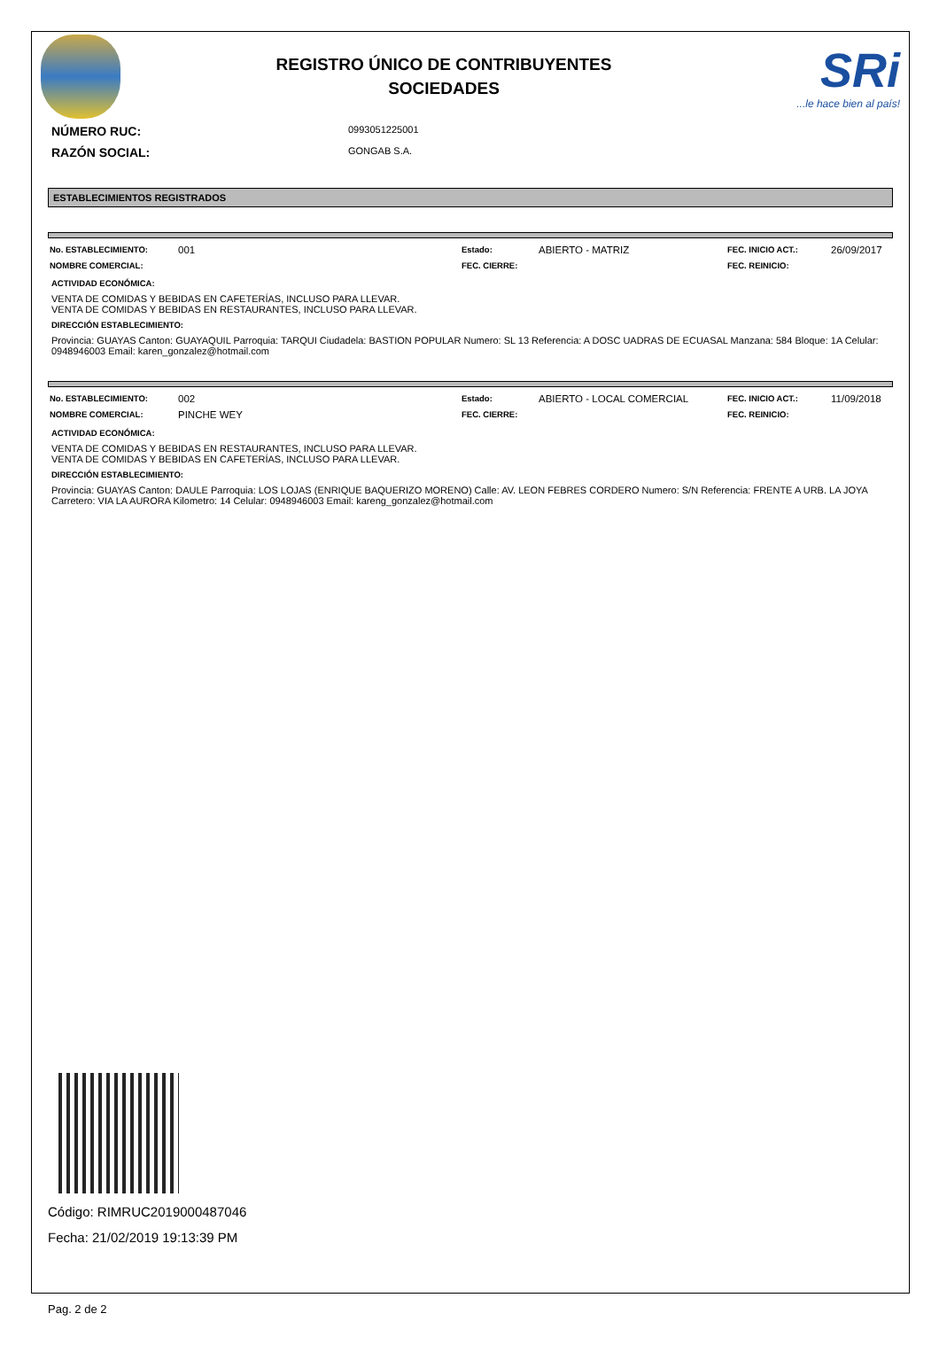REGISTRO ÚNICO DE CONTRIBUYENTES
SOCIEDADES
SRi
...le hace bien al país!
NÚMERO RUC:
0993051225001
RAZÓN SOCIAL:
GONGAB S.A.
ESTABLECIMIENTOS REGISTRADOS
| No. ESTABLECIMIENTO: | 001 | Estado: | ABIERTO - MATRIZ | FEC. INICIO ACT.: | 26/09/2017 |
| NOMBRE COMERCIAL: | | FEC. CIERRE: | | FEC. REINICIO: | |
ACTIVIDAD ECONÓMICA:
VENTA DE COMIDAS Y BEBIDAS EN CAFETERÍAS, INCLUSO PARA LLEVAR.
VENTA DE COMIDAS Y BEBIDAS EN RESTAURANTES, INCLUSO PARA LLEVAR.
DIRECCIÓN ESTABLECIMIENTO:
Provincia: GUAYAS Canton: GUAYAQUIL Parroquia: TARQUI Ciudadela: BASTION POPULAR Numero: SL 13 Referencia: A DOSC UADRAS DE ECUASAL Manzana: 584 Bloque: 1A Celular: 0948946003 Email: karen_gonzalez@hotmail.com
| No. ESTABLECIMIENTO: | 002 | Estado: | ABIERTO - LOCAL COMERCIAL | FEC. INICIO ACT.: | 11/09/2018 |
| NOMBRE COMERCIAL: | PINCHE WEY | FEC. CIERRE: | | FEC. REINICIO: | |
ACTIVIDAD ECONÓMICA:
VENTA DE COMIDAS Y BEBIDAS EN RESTAURANTES, INCLUSO PARA LLEVAR.
VENTA DE COMIDAS Y BEBIDAS EN CAFETERÍAS, INCLUSO PARA LLEVAR.
DIRECCIÓN ESTABLECIMIENTO:
Provincia: GUAYAS Canton: DAULE Parroquia: LOS LOJAS (ENRIQUE BAQUERIZO MORENO) Calle: AV. LEON FEBRES CORDERO Numero: S/N Referencia: FRENTE A URB. LA JOYA Carretero: VIA LA AURORA Kilometro: 14 Celular: 0948946003 Email: kareng_gonzalez@hotmail.com
Código: RIMRUC2019000487046
Fecha: 21/02/2019 19:13:39 PM
Pag. 2 de 2